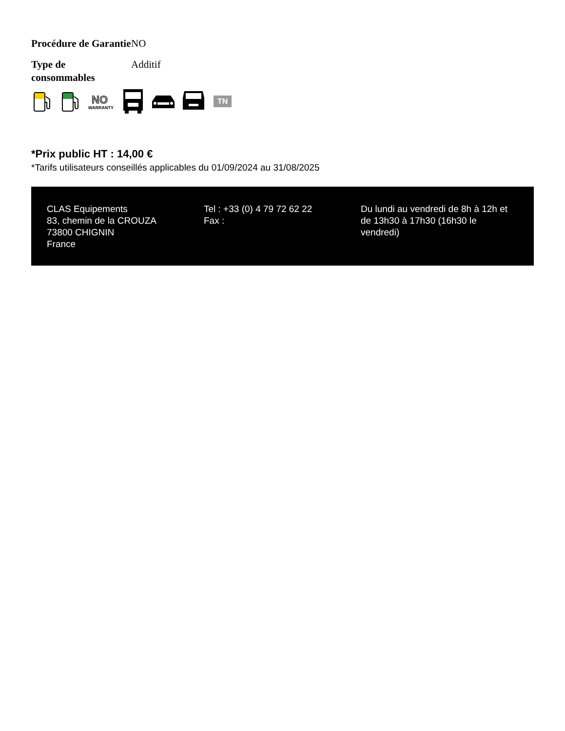| Procédure de Garantie | NO |
| Type de consommables | Additif |
NO
WARRANTY
TN
*Prix public HT : 14,00 €
*Tarifs utilisateurs conseillés applicables du 01/09/2024 au 31/08/2025
CLAS Equipements
83, chemin de la CROUZA
73800 CHIGNIN
France
Tel : +33 (0) 4 79 72 62 22
Fax :
Du lundi au vendredi de 8h à 12h et de 13h30 à 17h30 (16h30 le vendredi)